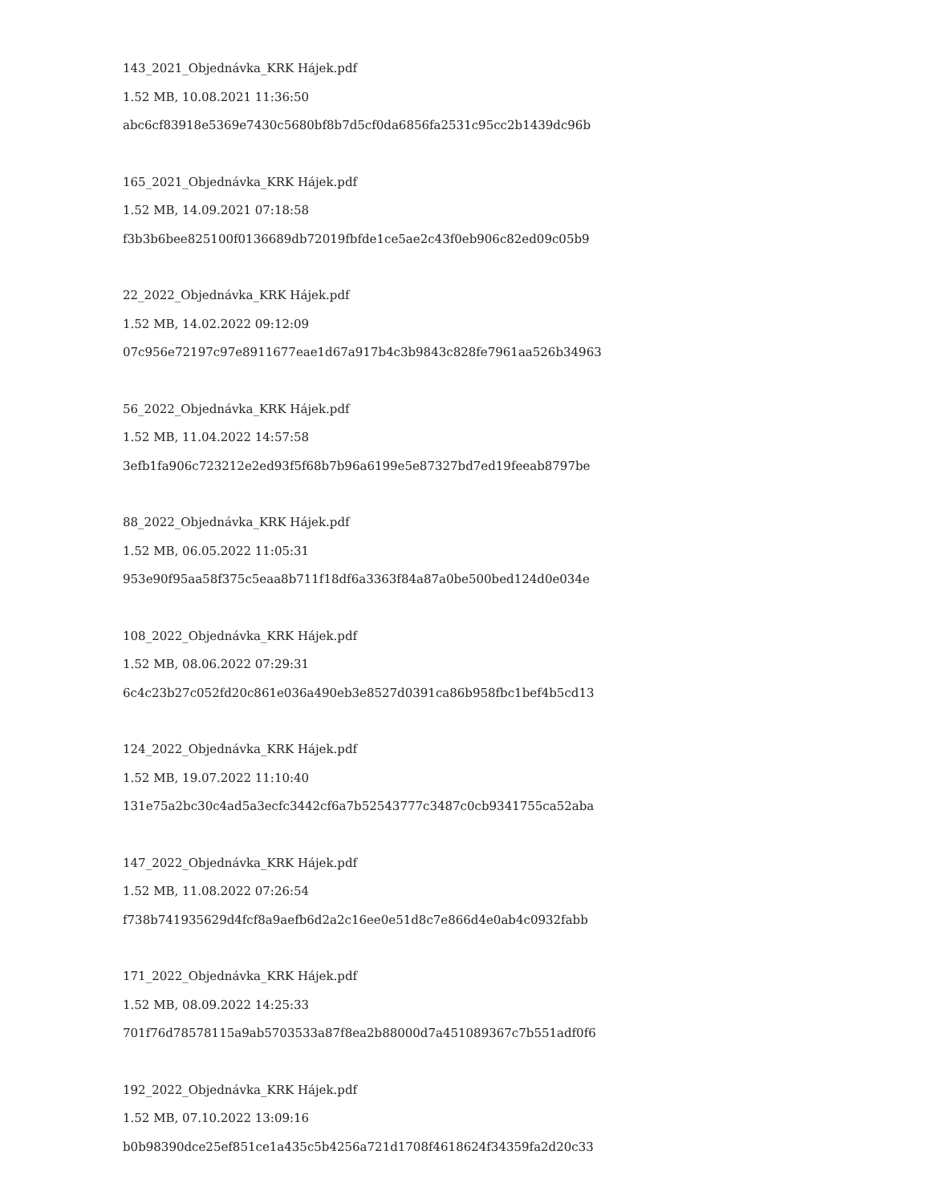143_2021_Objednávka_KRK Hájek.pdf
1.52 MB, 10.08.2021 11:36:50
abc6cf83918e5369e7430c5680bf8b7d5cf0da6856fa2531c95cc2b1439dc96b
165_2021_Objednávka_KRK Hájek.pdf
1.52 MB, 14.09.2021 07:18:58
f3b3b6bee825100f0136689db72019fbfde1ce5ae2c43f0eb906c82ed09c05b9
22_2022_Objednávka_KRK Hájek.pdf
1.52 MB, 14.02.2022 09:12:09
07c956e72197c97e8911677eae1d67a917b4c3b9843c828fe7961aa526b34963
56_2022_Objednávka_KRK Hájek.pdf
1.52 MB, 11.04.2022 14:57:58
3efb1fa906c723212e2ed93f5f68b7b96a6199e5e87327bd7ed19feeab8797be
88_2022_Objednávka_KRK Hájek.pdf
1.52 MB, 06.05.2022 11:05:31
953e90f95aa58f375c5eaa8b711f18df6a3363f84a87a0be500bed124d0e034e
108_2022_Objednávka_KRK Hájek.pdf
1.52 MB, 08.06.2022 07:29:31
6c4c23b27c052fd20c861e036a490eb3e8527d0391ca86b958fbc1bef4b5cd13
124_2022_Objednávka_KRK Hájek.pdf
1.52 MB, 19.07.2022 11:10:40
131e75a2bc30c4ad5a3ecfc3442cf6a7b52543777c3487c0cb9341755ca52aba
147_2022_Objednávka_KRK Hájek.pdf
1.52 MB, 11.08.2022 07:26:54
f738b741935629d4fcf8a9aefb6d2a2c16ee0e51d8c7e866d4e0ab4c0932fabb
171_2022_Objednávka_KRK Hájek.pdf
1.52 MB, 08.09.2022 14:25:33
701f76d78578115a9ab5703533a87f8ea2b88000d7a451089367c7b551adf0f6
192_2022_Objednávka_KRK Hájek.pdf
1.52 MB, 07.10.2022 13:09:16
b0b98390dce25ef851ce1a435c5b4256a721d1708f4618624f34359fa2d20c33